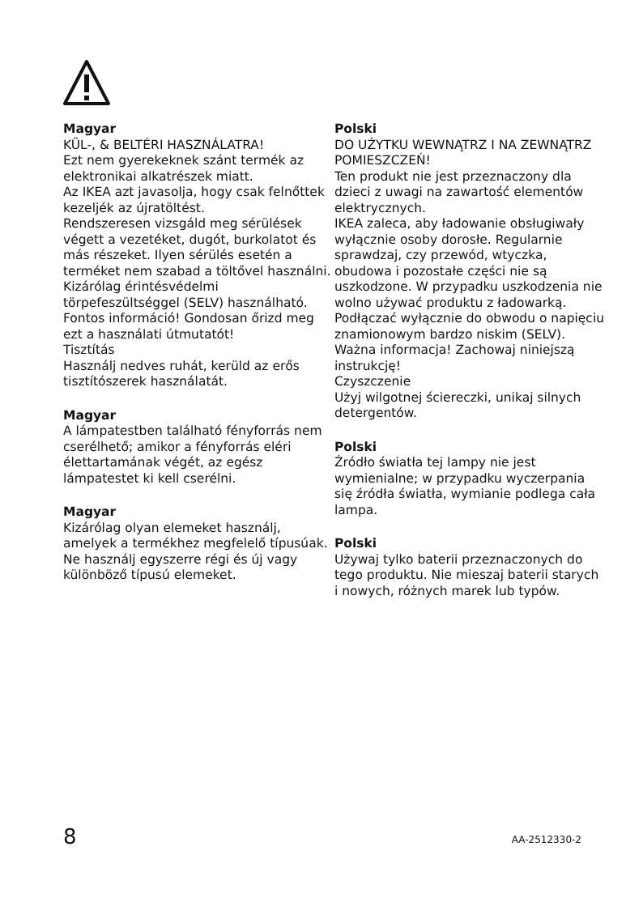Magyar
KÜL-, & BELTÉRI HASZNÁLATRA!
Ezt nem gyerekeknek szánt termék az elektronikai alkatrészek miatt.
Az IKEA azt javasolja, hogy csak felnőttek kezeljék az újratöltést.
Rendszeresen vizsgáld meg sérülések végett a vezetéket, dugót, burkolatot és más részeket. Ilyen sérülés esetén a terméket nem szabad a töltővel használni.
Kizárólag érintésvédelmi törpefeszültséggel (SELV) használható.
Fontos információ! Gondosan őrizd meg ezt a használati útmutatót!
Tisztítás
Használj nedves ruhát, kerüld az erős tisztítószerek használatát.
Magyar
A lámpatestben található fényforrás nem cserélhető; amikor a fényforrás eléri élettartamának végét, az egész lámpatestet ki kell cserélni.
Magyar
Kizárólag olyan elemeket használj, amelyek a termékhez megfelelő típusúak. Ne használj egyszerre régi és új vagy különböző típusú elemeket.
Polski
DO UŻYTKU WEWNĄTRZ I NA ZEWNĄTRZ POMIESZCZEŃ!
Ten produkt nie jest przeznaczony dla dzieci z uwagi na zawartość elementów elektrycznych.
IKEA zaleca, aby ładowanie obsługiwały wyłącznie osoby dorosłe. Regularnie sprawdzaj, czy przewód, wtyczka, obudowa i pozostałe części nie są uszkodzone. W przypadku uszkodzenia nie wolno używać produktu z ładowarką.
Podłączać wyłącznie do obwodu o napięciu znamionowym bardzo niskim (SELV).
Ważna informacja! Zachowaj niniejszą instrukcję!
Czyszczenie
Użyj wilgotnej ściereczki, unikaj silnych detergentów.
Polski
Źródło światła tej lampy nie jest wymienialne; w przypadku wyczerpania się źródła światła, wymianie podlega cała lampa.
Polski
Używaj tylko baterii przeznaczonych do tego produktu. Nie mieszaj baterii starych i nowych, różnych marek lub typów.
8 AA-2512330-2